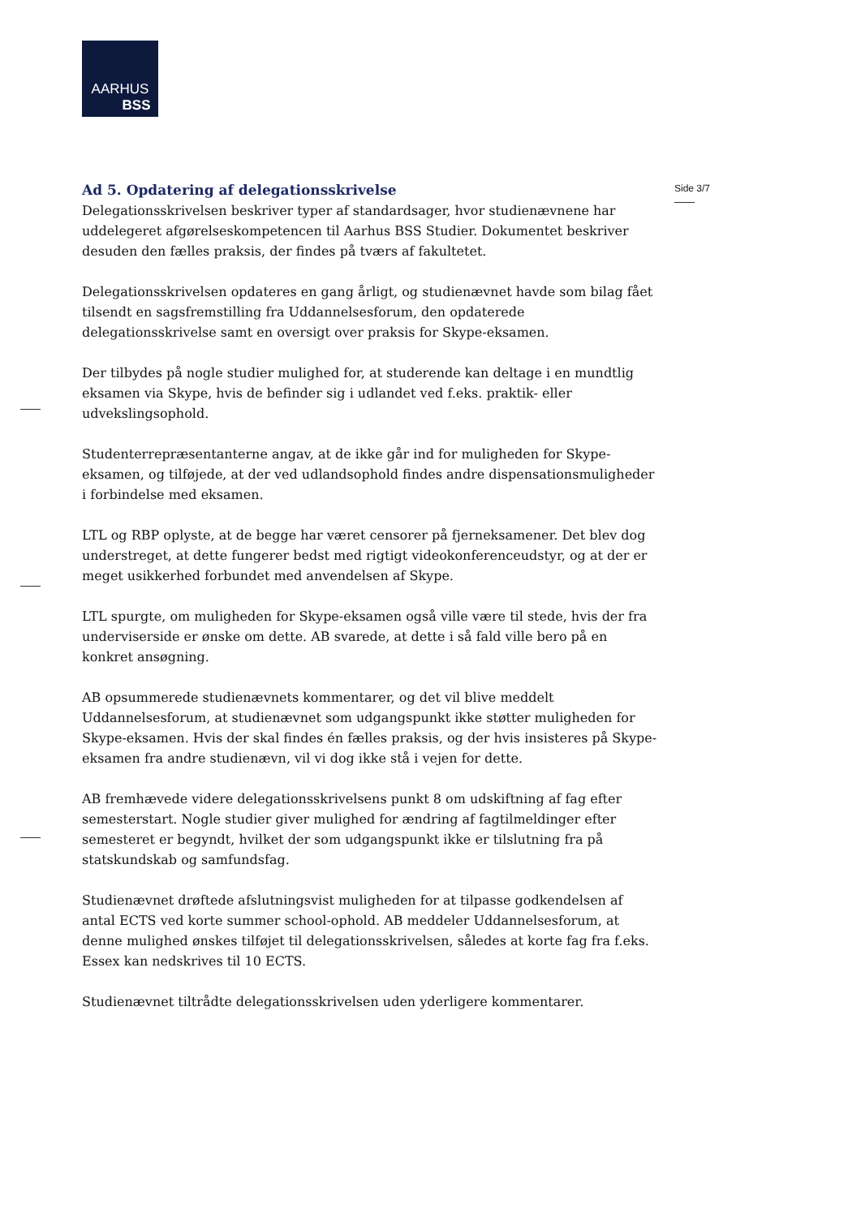AARHUS
BSS
Side 3/7
Ad 5. Opdatering af delegationsskrivelse
Delegationsskrivelsen beskriver typer af standardsager, hvor studienævnene har uddelegeret afgørelseskompetencen til Aarhus BSS Studier. Dokumentet beskriver desuden den fælles praksis, der findes på tværs af fakultetet.
Delegationsskrivelsen opdateres en gang årligt, og studienævnet havde som bilag fået tilsendt en sagsfremstilling fra Uddannelsesforum, den opdaterede delegationsskrivelse samt en oversigt over praksis for Skype-eksamen.
Der tilbydes på nogle studier mulighed for, at studerende kan deltage i en mundtlig eksamen via Skype, hvis de befinder sig i udlandet ved f.eks. praktik- eller udvekslingsophold.
Studenterrepræsentanterne angav, at de ikke går ind for muligheden for Skype-eksamen, og tilføjede, at der ved udlandsophold findes andre dispensationsmuligheder i forbindelse med eksamen.
LTL og RBP oplyste, at de begge har været censorer på fjerneksamener. Det blev dog understreget, at dette fungerer bedst med rigtigt videokonferenceudstyr, og at der er meget usikkerhed forbundet med anvendelsen af Skype.
LTL spurgte, om muligheden for Skype-eksamen også ville være til stede, hvis der fra underviserside er ønske om dette. AB svarede, at dette i så fald ville bero på en konkret ansøgning.
AB opsummerede studienævnets kommentarer, og det vil blive meddelt Uddannelsesforum, at studienævnet som udgangspunkt ikke støtter muligheden for Skype-eksamen. Hvis der skal findes én fælles praksis, og der hvis insisteres på Skype-eksamen fra andre studienævn, vil vi dog ikke stå i vejen for dette.
AB fremhævede videre delegationsskrivelsens punkt 8 om udskiftning af fag efter semesterstart. Nogle studier giver mulighed for ændring af fagtilmeldinger efter semesteret er begyndt, hvilket der som udgangspunkt ikke er tilslutning fra på statskundskab og samfundsfag.
Studienævnet drøftede afslutningsvist muligheden for at tilpasse godkendelsen af antal ECTS ved korte summer school-ophold. AB meddeler Uddannelsesforum, at denne mulighed ønskes tilføjet til delegationsskrivelsen, således at korte fag fra f.eks. Essex kan nedskrives til 10 ECTS.
Studienævnet tiltrådte delegationsskrivelsen uden yderligere kommentarer.